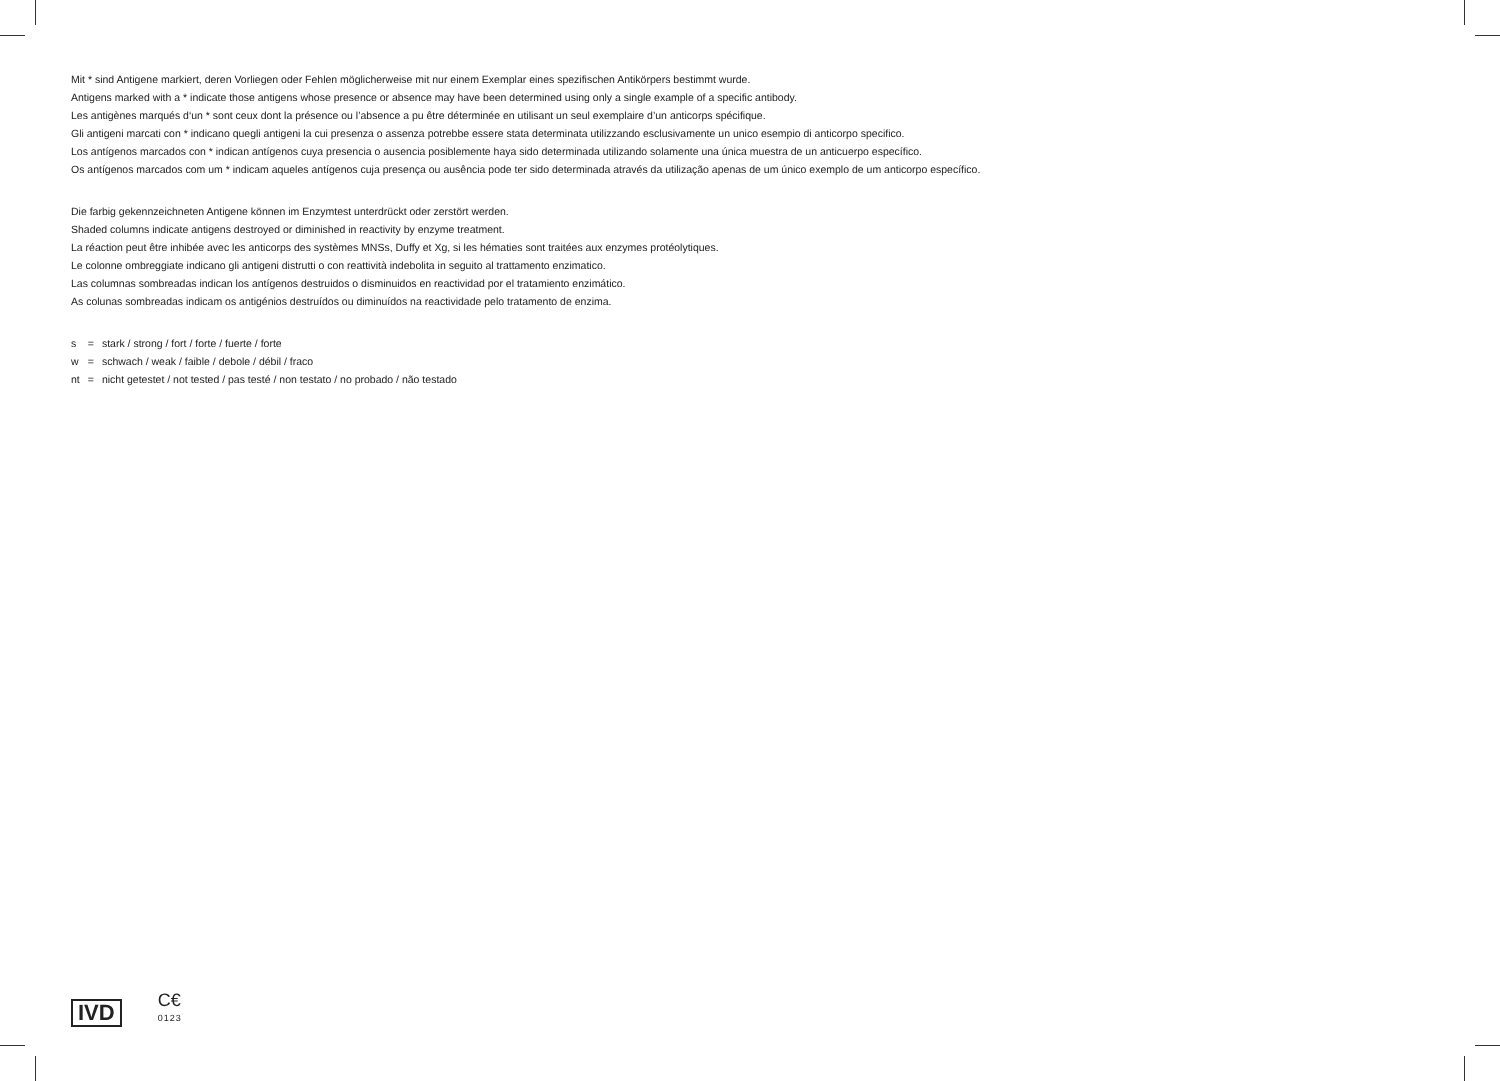Mit * sind Antigene markiert, deren Vorliegen oder Fehlen möglicherweise mit nur einem Exemplar eines spezifischen Antikörpers bestimmt wurde.
Antigens marked with a * indicate those antigens whose presence or absence may have been determined using only a single example of a specific antibody.
Les antigènes marqués d‘un * sont ceux dont la présence ou l’absence a pu être déterminée en utilisant un seul exemplaire d’un anticorps spécifique.
Gli antigeni marcati con * indicano quegli antigeni la cui presenza o assenza potrebbe essere stata determinata utilizzando esclusivamente un unico esempio di anticorpo specifico.
Los antígenos marcados con * indican antígenos cuya presencia o ausencia posiblemente haya sido determinada utilizando solamente una única muestra de un anticuerpo específico.
Os antígenos marcados com um * indicam aqueles antígenos cuja presença ou ausência pode ter sido determinada através da utilização apenas de um único exemplo de um anticorpo específico.
Die farbig gekennzeichneten Antigene können im Enzymtest unterdrückt oder zerstört werden.
Shaded columns indicate antigens destroyed or diminished in reactivity by enzyme treatment.
La réaction peut être inhibée avec les anticorps des systèmes MNSs, Duffy et Xg, si les hématies sont traitées aux enzymes protéolytiques.
Le colonne ombreggiate indicano gli antigeni distrutti o con reattività indebolita in seguito al trattamento enzimatico.
Las columnas sombreadas indican los antígenos destruidos o disminuidos en reactividad por el tratamiento enzimático.
As colunas sombreadas indicam os antigénios destruídos ou diminuídos na reactividade pelo tratamento de enzima.
| s | = | stark / strong / fort / forte / fuerte / forte |
| w | = | schwach / weak / faible / debole / débil / fraco |
| nt | = | nicht getestet / not tested / pas testé / non testato / no probado / não testado |
IVD
C€
0123